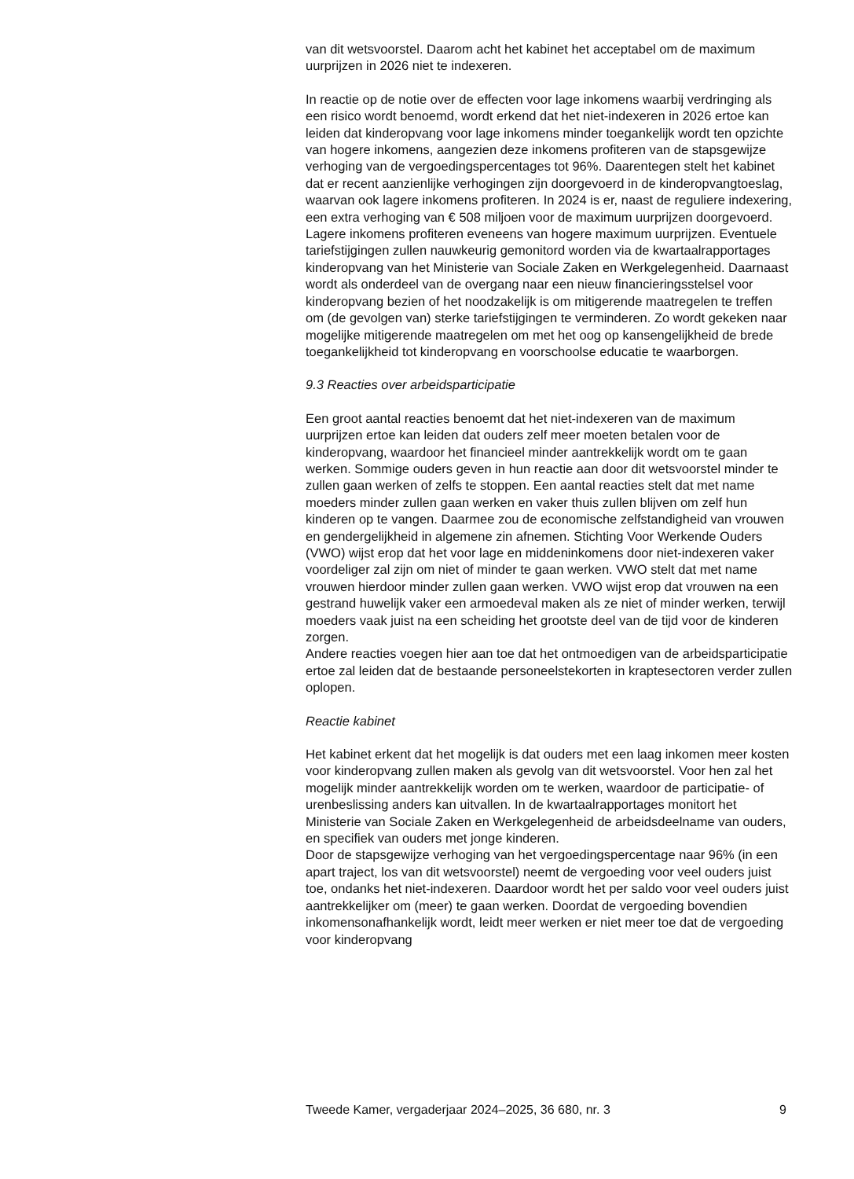van dit wetsvoorstel. Daarom acht het kabinet het acceptabel om de maximum uurprijzen in 2026 niet te indexeren.
In reactie op de notie over de effecten voor lage inkomens waarbij verdringing als een risico wordt benoemd, wordt erkend dat het niet-indexeren in 2026 ertoe kan leiden dat kinderopvang voor lage inkomens minder toegankelijk wordt ten opzichte van hogere inkomens, aangezien deze inkomens profiteren van de stapsgewijze verhoging van de vergoedingspercentages tot 96%. Daarentegen stelt het kabinet dat er recent aanzienlijke verhogingen zijn doorgevoerd in de kinderopvang­toeslag, waarvan ook lagere inkomens profiteren. In 2024 is er, naast de reguliere indexering, een extra verhoging van € 508 miljoen voor de maximum uurprijzen doorgevoerd. Lagere inkomens profiteren eveneens van hogere maximum uurprijzen. Eventuele tariefstijgingen zullen nauwkeurig gemonitord worden via de kwartaalrapportages kinderopvang van het Ministerie van Sociale Zaken en Werkgelegenheid. Daarnaast wordt als onderdeel van de overgang naar een nieuw financieringsstelsel voor kinderopvang bezien of het noodzakelijk is om mitigerende maatre­gelen te treffen om (de gevolgen van) sterke tariefstijgingen te vermin­deren. Zo wordt gekeken naar mogelijke mitigerende maatregelen om met het oog op kansengelijkheid de brede toegankelijkheid tot kinderopvang en voorschoolse educatie te waarborgen.
9.3 Reacties over arbeidsparticipatie
Een groot aantal reacties benoemt dat het niet-indexeren van de maximum uurprijzen ertoe kan leiden dat ouders zelf meer moeten betalen voor de kinderopvang, waardoor het financieel minder aantrek­kelijk wordt om te gaan werken. Sommige ouders geven in hun reactie aan door dit wetsvoorstel minder te zullen gaan werken of zelfs te stoppen. Een aantal reacties stelt dat met name moeders minder zullen gaan werken en vaker thuis zullen blijven om zelf hun kinderen op te vangen. Daarmee zou de economische zelfstandigheid van vrouwen en gendergelijkheid in algemene zin afnemen. Stichting Voor Werkende Ouders (VWO) wijst erop dat het voor lage en middeninkomens door niet-indexeren vaker voordeliger zal zijn om niet of minder te gaan werken. VWO stelt dat met name vrouwen hierdoor minder zullen gaan werken. VWO wijst erop dat vrouwen na een gestrand huwelijk vaker een armoedeval maken als ze niet of minder werken, terwijl moeders vaak juist na een scheiding het grootste deel van de tijd voor de kinderen zorgen.
Andere reacties voegen hier aan toe dat het ontmoedigen van de arbeidsparticipatie ertoe zal leiden dat de bestaande personeelstekorten in kraptesectoren verder zullen oplopen.
Reactie kabinet
Het kabinet erkent dat het mogelijk is dat ouders met een laag inkomen meer kosten voor kinderopvang zullen maken als gevolg van dit wetsvoorstel. Voor hen zal het mogelijk minder aantrekkelijk worden om te werken, waardoor de participatie- of urenbeslissing anders kan uitvallen. In de kwartaalrapportages monitort het Ministerie van Sociale Zaken en Werkgelegenheid de arbeidsdeelname van ouders, en specifiek van ouders met jonge kinderen.
Door de stapsgewijze verhoging van het vergoedingspercentage naar 96% (in een apart traject, los van dit wetsvoorstel) neemt de vergoeding voor veel ouders juist toe, ondanks het niet-indexeren. Daardoor wordt het per saldo voor veel ouders juist aantrekkelijker om (meer) te gaan werken. Doordat de vergoeding bovendien inkomensonafhankelijk wordt, leidt meer werken er niet meer toe dat de vergoeding voor kinderopvang
Tweede Kamer, vergaderjaar 2024–2025, 36 680, nr. 3 9